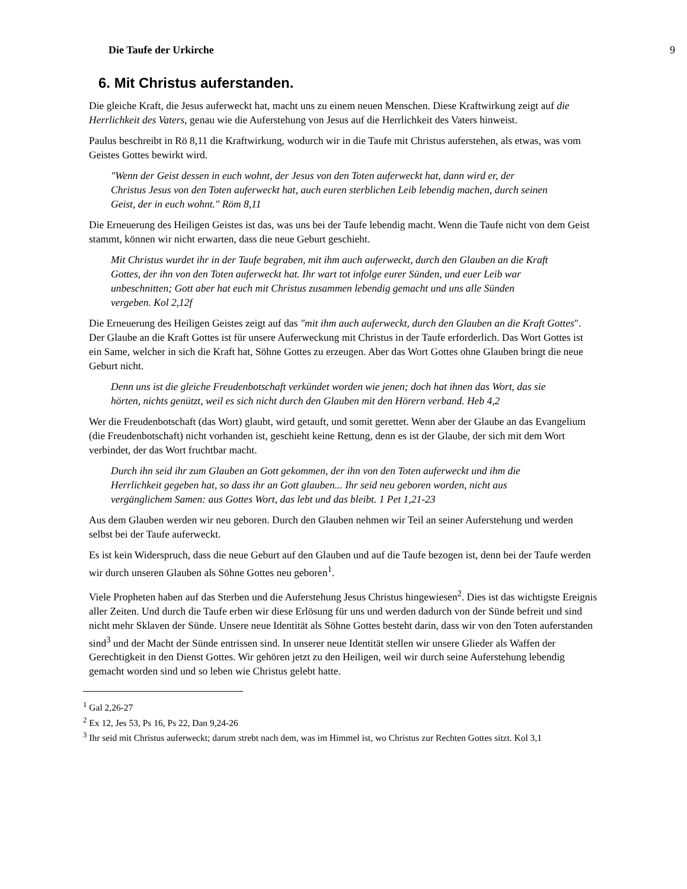Die Taufe der Urkirche 9
6. Mit Christus auferstanden.
Die gleiche Kraft, die Jesus auferweckt hat, macht uns zu einem neuen Menschen. Diese Kraftwirkung zeigt auf die Herrlichkeit des Vaters, genau wie die Auferstehung von Jesus auf die Herrlichkeit des Vaters hinweist.
Paulus beschreibt in Rö 8,11 die Kraftwirkung, wodurch wir in die Taufe mit Christus auferstehen, als etwas, was vom Geistes Gottes bewirkt wird.
"Wenn der Geist dessen in euch wohnt, der Jesus von den Toten auferweckt hat, dann wird er, der Christus Jesus von den Toten auferweckt hat, auch euren sterblichen Leib lebendig machen, durch seinen Geist, der in euch wohnt." Röm 8,11
Die Erneuerung des Heiligen Geistes ist das, was uns bei der Taufe lebendig macht. Wenn die Taufe nicht von dem Geist stammt, können wir nicht erwarten, dass die neue Geburt geschieht.
Mit Christus wurdet ihr in der Taufe begraben, mit ihm auch auferweckt, durch den Glauben an die Kraft Gottes, der ihn von den Toten auferweckt hat. Ihr wart tot infolge eurer Sünden, und euer Leib war unbeschnitten; Gott aber hat euch mit Christus zusammen lebendig gemacht und uns alle Sünden vergeben. Kol 2,12f
Die Erneuerung des Heiligen Geistes zeigt auf das "mit ihm auch auferweckt, durch den Glauben an die Kraft Gottes". Der Glaube an die Kraft Gottes ist für unsere Auferweckung mit Christus in der Taufe erforderlich. Das Wort Gottes ist ein Same, welcher in sich die Kraft hat, Söhne Gottes zu erzeugen. Aber das Wort Gottes ohne Glauben bringt die neue Geburt nicht.
Denn uns ist die gleiche Freudenbotschaft verkündet worden wie jenen; doch hat ihnen das Wort, das sie hörten, nichts genützt, weil es sich nicht durch den Glauben mit den Hörern verband. Heb 4,2
Wer die Freudenbotschaft (das Wort) glaubt, wird getauft, und somit gerettet. Wenn aber der Glaube an das Evangelium (die Freudenbotschaft) nicht vorhanden ist, geschieht keine Rettung, denn es ist der Glaube, der sich mit dem Wort verbindet, der das Wort fruchtbar macht.
Durch ihn seid ihr zum Glauben an Gott gekommen, der ihn von den Toten auferweckt und ihm die Herrlichkeit gegeben hat, so dass ihr an Gott glauben... Ihr seid neu geboren worden, nicht aus vergänglichem Samen: aus Gottes Wort, das lebt und das bleibt. 1 Pet 1,21-23
Aus dem Glauben werden wir neu geboren. Durch den Glauben nehmen wir Teil an seiner Auferstehung und werden selbst bei der Taufe auferweckt.
Es ist kein Widerspruch, dass die neue Geburt auf den Glauben und auf die Taufe bezogen ist, denn bei der Taufe werden wir durch unseren Glauben als Söhne Gottes neu geboren<sup>1</sup>.
Viele Propheten haben auf das Sterben und die Auferstehung Jesus Christus hingewiesen<sup>2</sup>. Dies ist das wichtigste Ereignis aller Zeiten. Und durch die Taufe erben wir diese Erlösung für uns und werden dadurch von der Sünde befreit und sind nicht mehr Sklaven der Sünde. Unsere neue Identität als Söhne Gottes besteht darin, dass wir von den Toten auferstanden sind<sup>3</sup> und der Macht der Sünde entrissen sind. In unserer neue Identität stellen wir unsere Glieder als Waffen der Gerechtigkeit in den Dienst Gottes. Wir gehören jetzt zu den Heiligen, weil wir durch seine Auferstehung lebendig gemacht worden sind und so leben wie Christus gelebt hatte.
<sup>1</sup> Gal 2,26-27
<sup>2</sup> Ex 12, Jes 53, Ps 16, Ps 22, Dan 9,24-26
<sup>3</sup> Ihr seid mit Christus auferweckt; darum strebt nach dem, was im Himmel ist, wo Christus zur Rechten Gottes sitzt. Kol 3,1